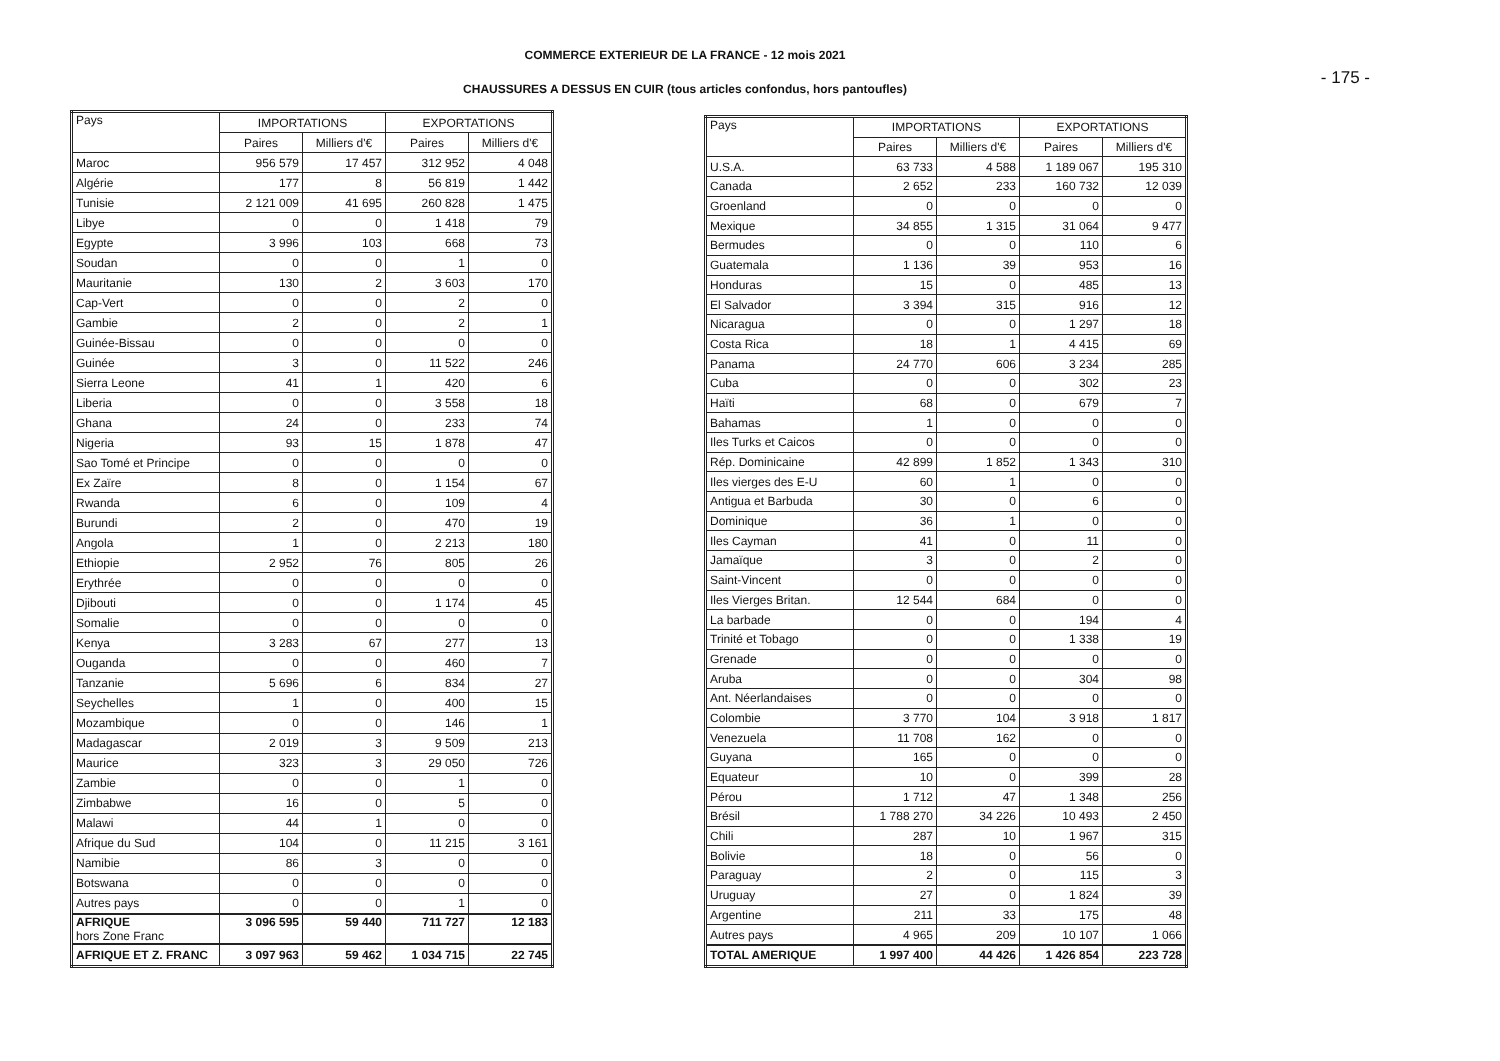COMMERCE EXTERIEUR DE LA FRANCE - 12 mois 2021
- 175 -
CHAUSSURES A DESSUS EN CUIR (tous articles confondus, hors pantoufles)
| Pays | IMPORTATIONS | | EXPORTATIONS | |
| --- | --- | --- | --- | --- |
| | Paires | Milliers d'€ | Paires | Milliers d'€ |
| Maroc | 956 579 | 17 457 | 312 952 | 4 048 |
| Algérie | 177 | 8 | 56 819 | 1 442 |
| Tunisie | 2 121 009 | 41 695 | 260 828 | 1 475 |
| Libye | 0 | 0 | 1 418 | 79 |
| Egypte | 3 996 | 103 | 668 | 73 |
| Soudan | 0 | 0 | 1 | 0 |
| Mauritanie | 130 | 2 | 3 603 | 170 |
| Cap-Vert | 0 | 0 | 2 | 0 |
| Gambie | 2 | 0 | 2 | 1 |
| Guinée-Bissau | 0 | 0 | 0 | 0 |
| Guinée | 3 | 0 | 11 522 | 246 |
| Sierra Leone | 41 | 1 | 420 | 6 |
| Liberia | 0 | 0 | 3 558 | 18 |
| Ghana | 24 | 0 | 233 | 74 |
| Nigeria | 93 | 15 | 1 878 | 47 |
| Sao Tomé et Principe | 0 | 0 | 0 | 0 |
| Ex Zaïre | 8 | 0 | 1 154 | 67 |
| Rwanda | 6 | 0 | 109 | 4 |
| Burundi | 2 | 0 | 470 | 19 |
| Angola | 1 | 0 | 2 213 | 180 |
| Ethiopie | 2 952 | 76 | 805 | 26 |
| Erythrée | 0 | 0 | 0 | 0 |
| Djibouti | 0 | 0 | 1 174 | 45 |
| Somalie | 0 | 0 | 0 | 0 |
| Kenya | 3 283 | 67 | 277 | 13 |
| Ouganda | 0 | 0 | 460 | 7 |
| Tanzanie | 5 696 | 6 | 834 | 27 |
| Seychelles | 1 | 0 | 400 | 15 |
| Mozambique | 0 | 0 | 146 | 1 |
| Madagascar | 2 019 | 3 | 9 509 | 213 |
| Maurice | 323 | 3 | 29 050 | 726 |
| Zambie | 0 | 0 | 1 | 0 |
| Zimbabwe | 16 | 0 | 5 | 0 |
| Malawi | 44 | 1 | 0 | 0 |
| Afrique du Sud | 104 | 0 | 11 215 | 3 161 |
| Namibie | 86 | 3 | 0 | 0 |
| Botswana | 0 | 0 | 0 | 0 |
| Autres pays | 0 | 0 | 1 | 0 |
| AFRIQUE hors Zone Franc | 3 096 595 | 59 440 | 711 727 | 12 183 |
| AFRIQUE ET Z. FRANC | 3 097 963 | 59 462 | 1 034 715 | 22 745 |
| Pays | IMPORTATIONS | | EXPORTATIONS | |
| --- | --- | --- | --- | --- |
| | Paires | Milliers d'€ | Paires | Milliers d'€ |
| U.S.A. | 63 733 | 4 588 | 1 189 067 | 195 310 |
| Canada | 2 652 | 233 | 160 732 | 12 039 |
| Groenland | 0 | 0 | 0 | 0 |
| Mexique | 34 855 | 1 315 | 31 064 | 9 477 |
| Bermudes | 0 | 0 | 110 | 6 |
| Guatemala | 1 136 | 39 | 953 | 16 |
| Honduras | 15 | 0 | 485 | 13 |
| El Salvador | 3 394 | 315 | 916 | 12 |
| Nicaragua | 0 | 0 | 1 297 | 18 |
| Costa Rica | 18 | 1 | 4 415 | 69 |
| Panama | 24 770 | 606 | 3 234 | 285 |
| Cuba | 0 | 0 | 302 | 23 |
| Haïti | 68 | 0 | 679 | 7 |
| Bahamas | 1 | 0 | 0 | 0 |
| Iles Turks et Caicos | 0 | 0 | 0 | 0 |
| Rép. Dominicaine | 42 899 | 1 852 | 1 343 | 310 |
| Iles vierges des E-U | 60 | 1 | 0 | 0 |
| Antigua et Barbuda | 30 | 0 | 6 | 0 |
| Dominique | 36 | 1 | 0 | 0 |
| Iles Cayman | 41 | 0 | 11 | 0 |
| Jamaïque | 3 | 0 | 2 | 0 |
| Saint-Vincent | 0 | 0 | 0 | 0 |
| Iles Vierges Britan. | 12 544 | 684 | 0 | 0 |
| La barbade | 0 | 0 | 194 | 4 |
| Trinité et Tobago | 0 | 0 | 1 338 | 19 |
| Grenade | 0 | 0 | 0 | 0 |
| Aruba | 0 | 0 | 304 | 98 |
| Ant. Néerlandaises | 0 | 0 | 0 | 0 |
| Colombie | 3 770 | 104 | 3 918 | 1 817 |
| Venezuela | 11 708 | 162 | 0 | 0 |
| Guyana | 165 | 0 | 0 | 0 |
| Equateur | 10 | 0 | 399 | 28 |
| Pérou | 1 712 | 47 | 1 348 | 256 |
| Brésil | 1 788 270 | 34 226 | 10 493 | 2 450 |
| Chili | 287 | 10 | 1 967 | 315 |
| Bolivie | 18 | 0 | 56 | 0 |
| Paraguay | 2 | 0 | 115 | 3 |
| Uruguay | 27 | 0 | 1 824 | 39 |
| Argentine | 211 | 33 | 175 | 48 |
| Autres pays | 4 965 | 209 | 10 107 | 1 066 |
| TOTAL AMERIQUE | 1 997 400 | 44 426 | 1 426 854 | 223 728 |